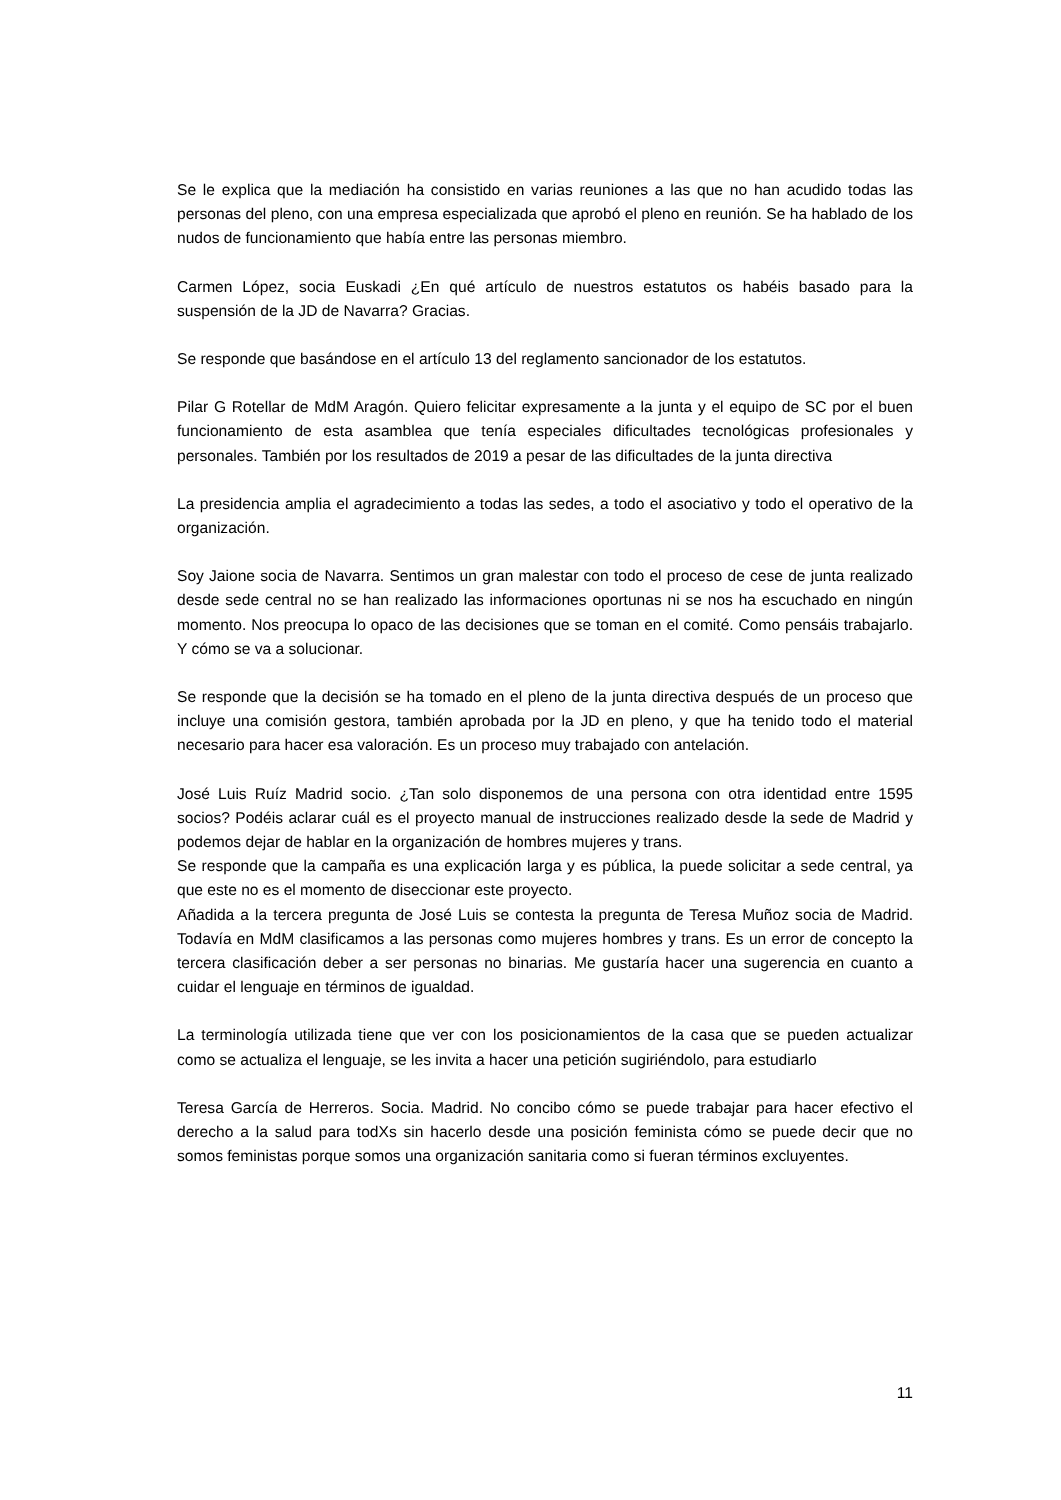Se le explica que la mediación ha consistido en varias reuniones a las que no han acudido todas las personas del pleno, con una empresa especializada que aprobó el pleno en reunión. Se ha hablado de los nudos de funcionamiento que había entre las personas miembro.
Carmen López, socia Euskadi ¿En qué artículo de nuestros estatutos os habéis basado para la suspensión de la JD de Navarra? Gracias.
Se responde que basándose en el artículo 13 del reglamento sancionador de los estatutos.
Pilar G Rotellar de MdM Aragón. Quiero felicitar expresamente a la junta y el equipo de SC por el buen funcionamiento de esta asamblea que tenía especiales dificultades tecnológicas profesionales y personales. También por los resultados de 2019 a pesar de las dificultades de la junta directiva
La presidencia amplia el agradecimiento a todas las sedes, a todo el asociativo y todo el operativo de la organización.
Soy Jaione socia de Navarra. Sentimos un gran malestar con todo el proceso de cese de junta realizado desde sede central no se han realizado las informaciones oportunas ni se nos ha escuchado en ningún momento. Nos preocupa lo opaco de las decisiones que se toman en el comité. Como pensáis trabajarlo. Y cómo se va a solucionar.
Se responde que la decisión se ha tomado en el pleno de la junta directiva después de un proceso que incluye una comisión gestora, también aprobada por la JD en pleno, y que ha tenido todo el material necesario para hacer esa valoración. Es un proceso muy trabajado con antelación.
José Luis Ruíz Madrid socio. ¿Tan solo disponemos de una persona con otra identidad entre 1595 socios? Podéis aclarar cuál es el proyecto manual de instrucciones realizado desde la sede de Madrid y podemos dejar de hablar en la organización de hombres mujeres y trans.
Se responde que la campaña es una explicación larga y es pública, la puede solicitar a sede central, ya que este no es el momento de diseccionar este proyecto.
Añadida a la tercera pregunta de José Luis se contesta la pregunta de Teresa Muñoz socia de Madrid. Todavía en MdM clasificamos a las personas como mujeres hombres y trans. Es un error de concepto la tercera clasificación deber a ser personas no binarias. Me gustaría hacer una sugerencia en cuanto a cuidar el lenguaje en términos de igualdad.
La terminología utilizada tiene que ver con los posicionamientos de la casa que se pueden actualizar como se actualiza el lenguaje, se les invita a hacer una petición sugiriéndolo, para estudiarlo
Teresa García de Herreros. Socia. Madrid. No concibo cómo se puede trabajar para hacer efectivo el derecho a la salud para todXs sin hacerlo desde una posición feminista cómo se puede decir que no somos feministas porque somos una organización sanitaria como si fueran términos excluyentes.
11